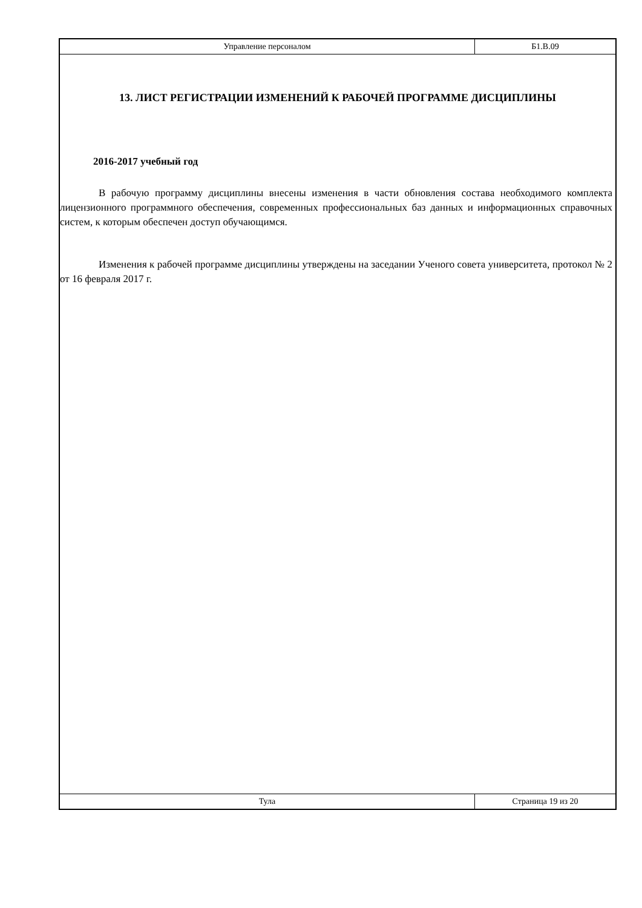Управление персоналом Б1.В.09
13. ЛИСТ РЕГИСТРАЦИИ ИЗМЕНЕНИЙ К РАБОЧЕЙ ПРОГРАММЕ ДИСЦИПЛИНЫ
2016-2017 учебный год
В рабочую программу дисциплины внесены изменения в части обновления состава необходимого комплекта лицензионного программного обеспечения, современных профессиональных баз данных и информационных справочных систем, к которым обеспечен доступ обучающимся.
Изменения к рабочей программе дисциплины утверждены на заседании Ученого совета университета, протокол № 2 от 16 февраля 2017 г.
Тула Страница 19 из 20